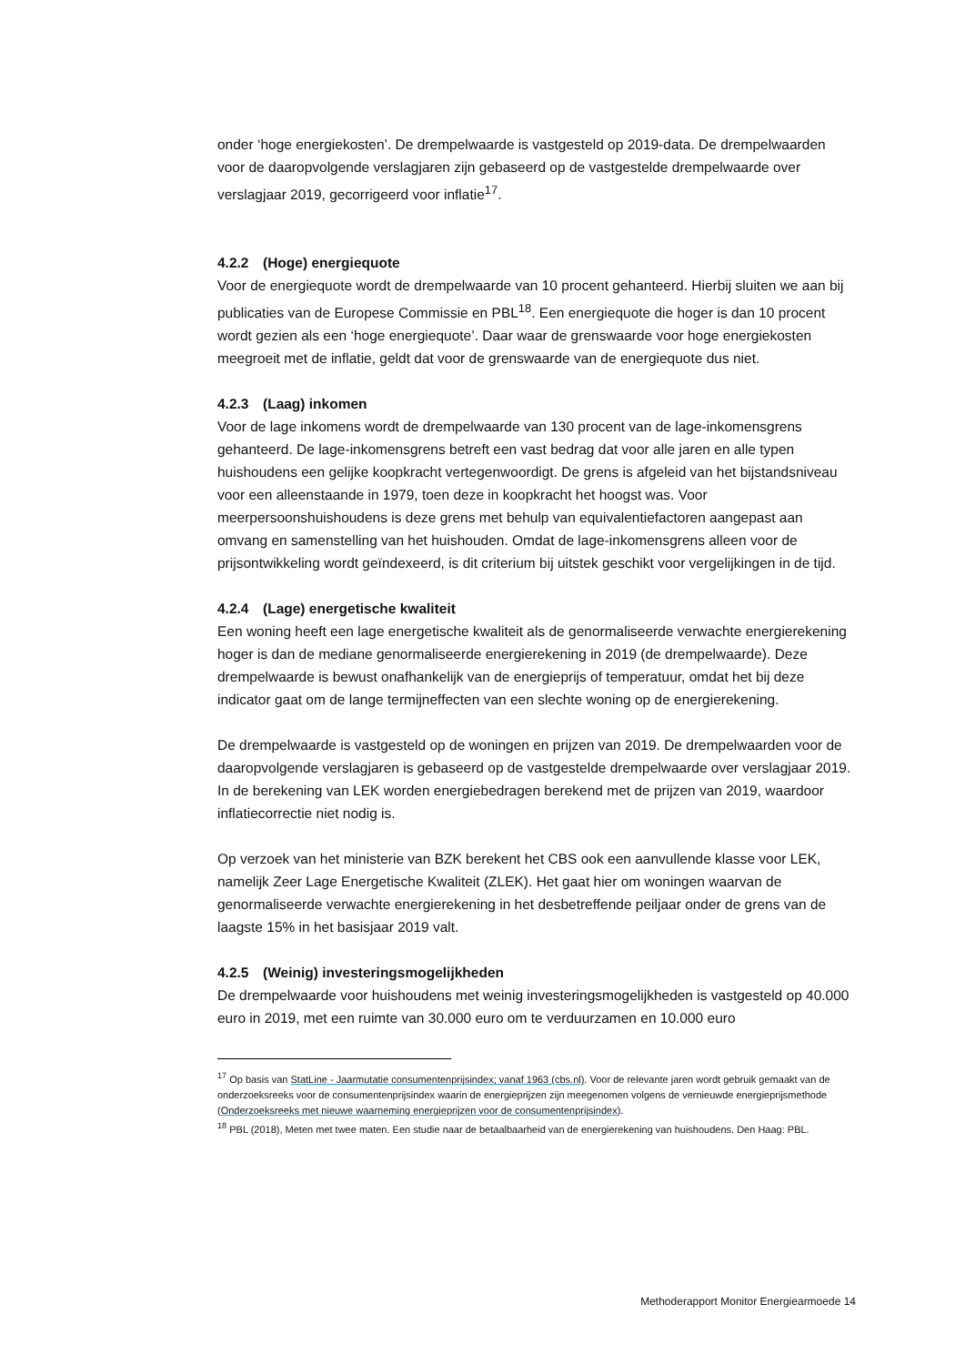onder ‘hoge energiekosten’. De drempelwaarde is vastgesteld op 2019-data. De drempelwaarden voor de daaropvolgende verslagjaren zijn gebaseerd op de vastgestelde drempelwaarde over verslagjaar 2019, gecorrigeerd voor inflatie<sup>17</sup>.
4.2.2 (Hoge) energiequote
Voor de energiequote wordt de drempelwaarde van 10 procent gehanteerd. Hierbij sluiten we aan bij publicaties van de Europese Commissie en PBL<sup>18</sup>. Een energiequote die hoger is dan 10 procent wordt gezien als een ‘hoge energiequote’. Daar waar de grenswaarde voor hoge energiekosten meegroeit met de inflatie, geldt dat voor de grenswaarde van de energiequote dus niet.
4.2.3 (Laag) inkomen
Voor de lage inkomens wordt de drempelwaarde van 130 procent van de lage-inkomensgrens gehanteerd. De lage-inkomensgrens betreft een vast bedrag dat voor alle jaren en alle typen huishoudens een gelijke koopkracht vertegenwoordigt. De grens is afgeleid van het bijstandsniveau voor een alleenstaande in 1979, toen deze in koopkracht het hoogst was. Voor meerpersoonshuishoudens is deze grens met behulp van equivalentiefactoren aangepast aan omvang en samenstelling van het huishouden. Omdat de lage-inkomensgrens alleen voor de prijsontwikkeling wordt geïndexeerd, is dit criterium bij uitstek geschikt voor vergelijkingen in de tijd.
4.2.4 (Lage) energetische kwaliteit
Een woning heeft een lage energetische kwaliteit als de genormaliseerde verwachte energierekening hoger is dan de mediane genormaliseerde energierekening in 2019 (de drempelwaarde). Deze drempelwaarde is bewust onafhankelijk van de energieprijs of temperatuur, omdat het bij deze indicator gaat om de lange termijneffecten van een slechte woning op de energierekening.
De drempelwaarde is vastgesteld op de woningen en prijzen van 2019. De drempelwaarden voor de daaropvolgende verslagjaren is gebaseerd op de vastgestelde drempelwaarde over verslagjaar 2019. In de berekening van LEK worden energiebedragen berekend met de prijzen van 2019, waardoor inflatiecorrectie niet nodig is.
Op verzoek van het ministerie van BZK berekent het CBS ook een aanvullende klasse voor LEK, namelijk Zeer Lage Energetische Kwaliteit (ZLEK). Het gaat hier om woningen waarvan de genormaliseerde verwachte energierekening in het desbetreffende peiljaar onder de grens van de laagste 15% in het basisjaar 2019 valt.
4.2.5 (Weinig) investeringsmogelijkheden
De drempelwaarde voor huishoudens met weinig investeringsmogelijkheden is vastgesteld op 40.000 euro in 2019, met een ruimte van 30.000 euro om te verduurzamen en 10.000 euro
<sup>17</sup> Op basis van StatLine - Jaarmutatie consumentenprijsindex; vanaf 1963 (cbs.nl). Voor de relevante jaren wordt gebruik gemaakt van de onderzoeksreeks voor de consumentenprijsindex waarin de energieprijzen zijn meegenomen volgens de vernieuwde energieprijsmethode (Onderzoeksreeks met nieuwe waarneming energieprijzen voor de consumentenprijsindex).
<sup>18</sup> PBL (2018), Meten met twee maten. Een studie naar de betaalbaarheid van de energierekening van huishoudens. Den Haag: PBL.
Methoderapport Monitor Energiearmoede 14